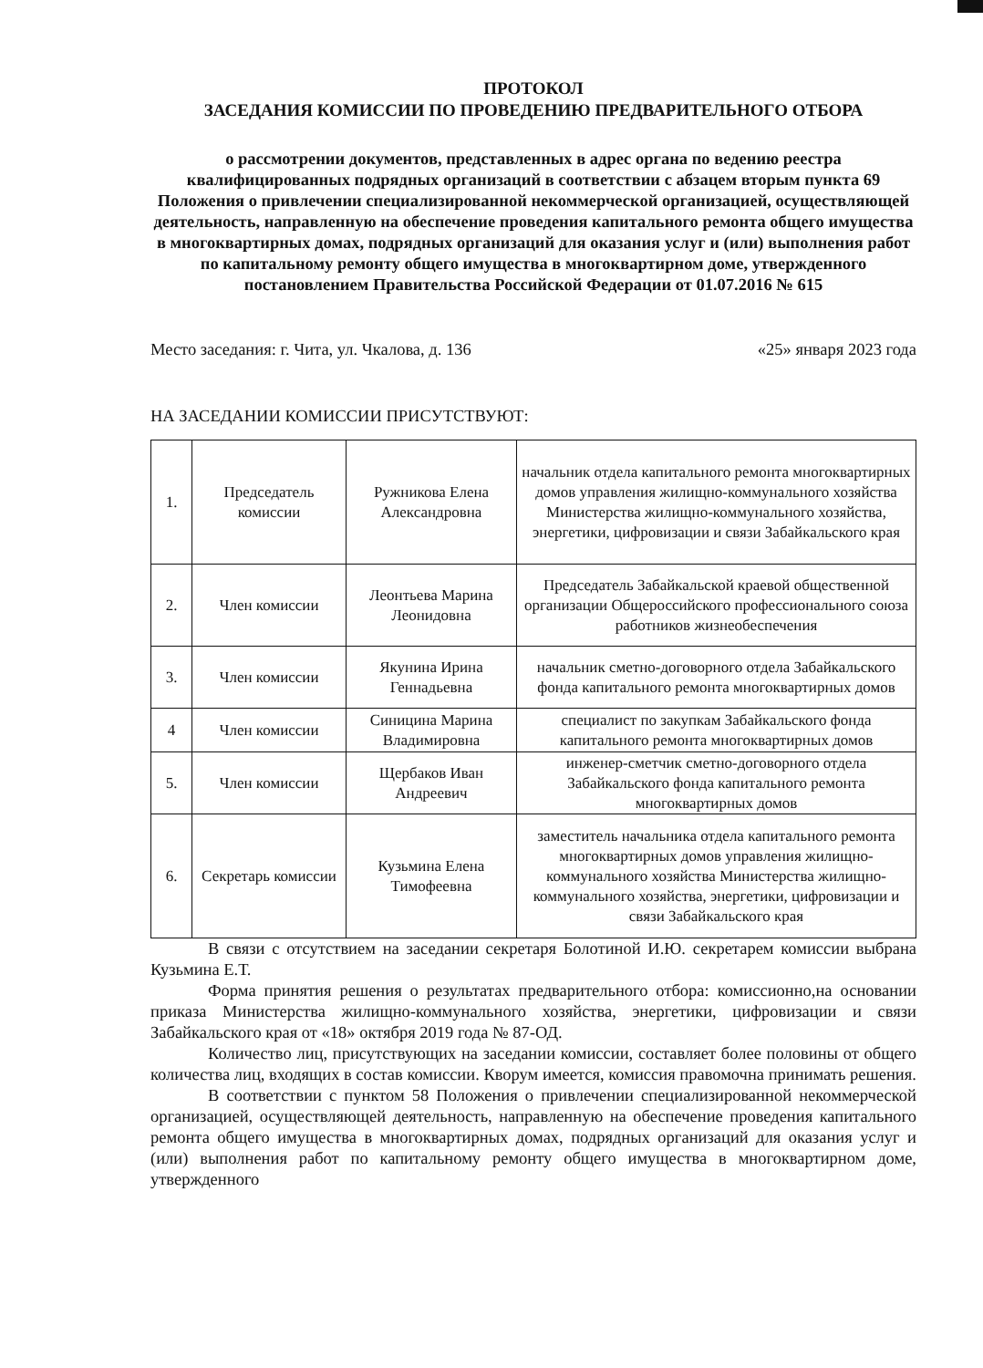ПРОТОКОЛ
ЗАСЕДАНИЯ КОМИССИИ ПО ПРОВЕДЕНИЮ ПРЕДВАРИТЕЛЬНОГО ОТБОРА
о рассмотрении документов, представленных в адрес органа по ведению реестра квалифицированных подрядных организаций в соответствии с абзацем вторым пункта 69 Положения о привлечении специализированной некоммерческой организацией, осуществляющей деятельность, направленную на обеспечение проведения капитального ремонта общего имущества в многоквартирных домах, подрядных организаций для оказания услуг и (или) выполнения работ по капитальному ремонту общего имущества в многоквартирном доме, утвержденного постановлением Правительства Российской Федерации от 01.07.2016 № 615
Место заседания: г. Чита, ул. Чкалова, д. 136 «25» января 2023 года
НА ЗАСЕДАНИИ КОМИССИИ ПРИСУТСТВУЮТ:
| 1. | Председатель комиссии | Ружникова Елена Александровна | начальник отдела капитального ремонта многоквартирных домов управления жилищно-коммунального хозяйства Министерства жилищно-коммунального хозяйства, энергетики, цифровизации и связи Забайкальского края |
| 2. | Член комиссии | Леонтьева Марина Леонидовна | Председатель Забайкальской краевой общественной организации Общероссийского профессионального союза работников жизнеобеспечения |
| 3. | Член комиссии | Якунина Ирина Геннадьевна | начальник сметно-договорного отдела Забайкальского фонда капитального ремонта многоквартирных домов |
| 4 | Член комиссии | Синицина Марина Владимировна | специалист по закупкам Забайкальского фонда капитального ремонта многоквартирных домов |
| 5. | Член комиссии | Щербаков Иван Андреевич | инженер-сметчик сметно-договорного отдела Забайкальского фонда капитального ремонта многоквартирных домов |
| 6. | Секретарь комиссии | Кузьмина Елена Тимофеевна | заместитель начальника отдела капитального ремонта многоквартирных домов управления жилищно-коммунального хозяйства Министерства жилищно-коммунального хозяйства, энергетики, цифровизации и связи Забайкальского края |
В связи с отсутствием на заседании секретаря Болотиной И.Ю. секретарем комиссии выбрана Кузьмина Е.Т.
Форма принятия решения о результатах предварительного отбора: комиссионно,на основании приказа Министерства жилищно-коммунального хозяйства, энергетики, цифровизации и связи Забайкальского края от «18» октября 2019 года № 87-ОД.
Количество лиц, присутствующих на заседании комиссии, составляет более половины от общего количества лиц, входящих в состав комиссии. Кворум имеется, комиссия правомочна принимать решения.
В соответствии с пунктом 58 Положения о привлечении специализированной некоммерческой организацией, осуществляющей деятельность, направленную на обеспечение проведения капитального ремонта общего имущества в многоквартирных домах, подрядных организаций для оказания услуг и (или) выполнения работ по капитальному ремонту общего имущества в многоквартирном доме, утвержденного